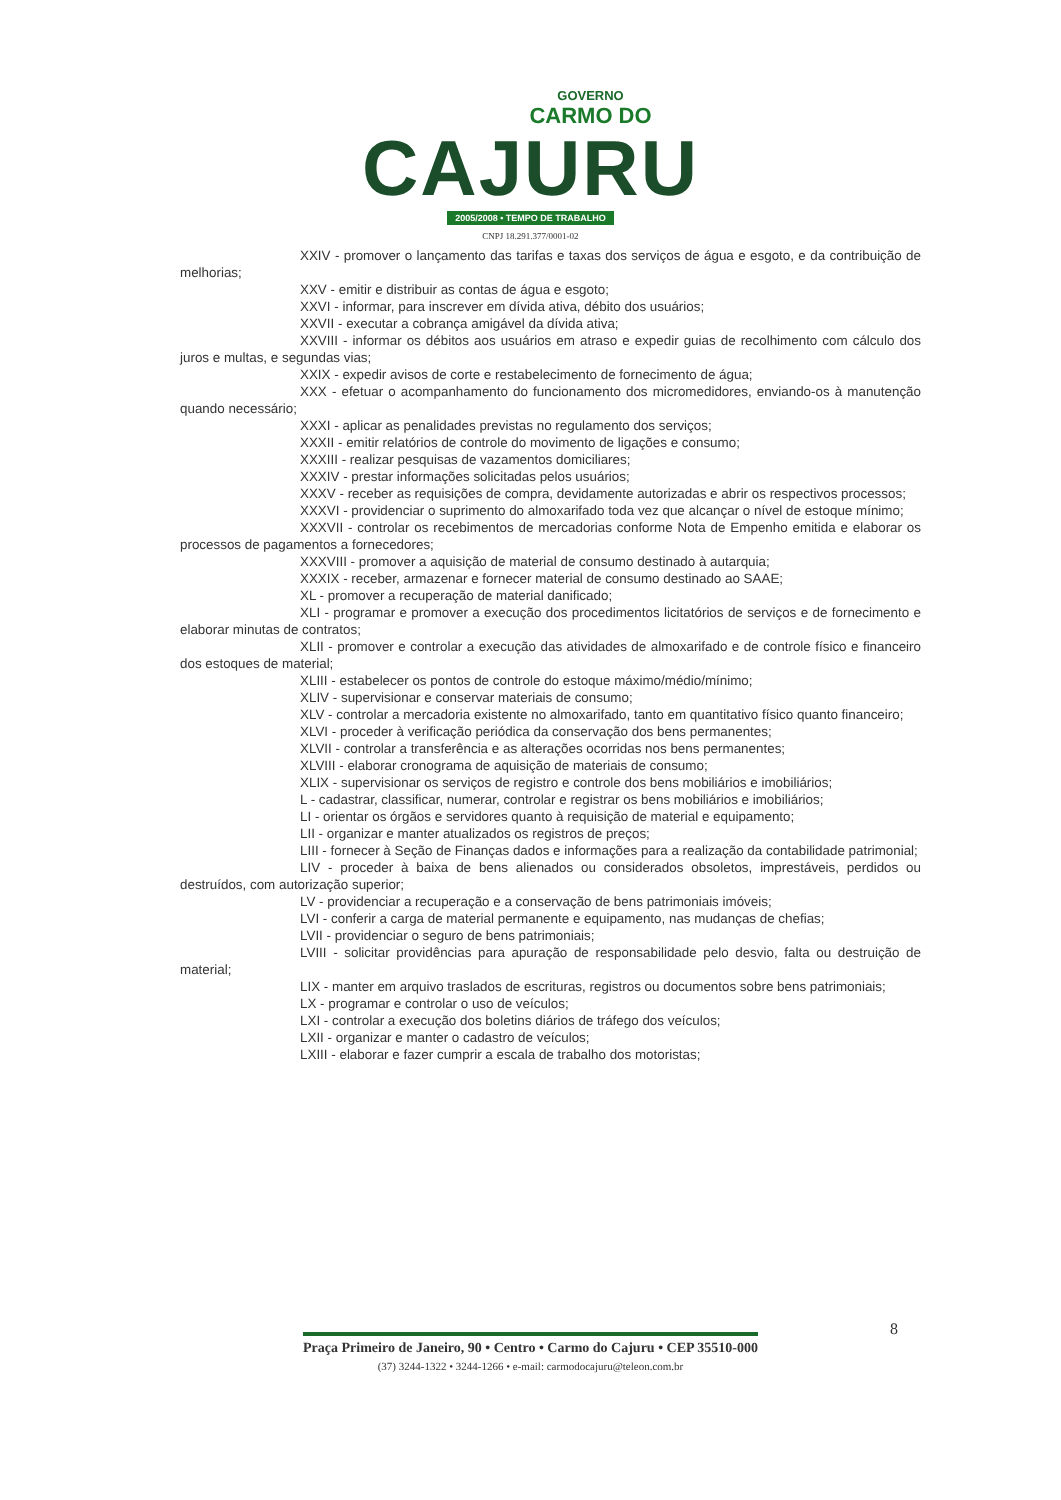GOVERNO
CARMO DO
CAJURU
2005/2008 • TEMPO DE TRABALHO
CNPJ 18.291.377/0001-02
XXIV - promover o lançamento das tarifas e taxas dos serviços de água e esgoto, e da contribuição de melhorias;
XXV - emitir e distribuir as contas de água e esgoto;
XXVI - informar, para inscrever em dívida ativa, débito dos usuários;
XXVII - executar a cobrança amigável da dívida ativa;
XXVIII - informar os débitos aos usuários em atraso e expedir guias de recolhimento com cálculo dos juros e multas, e segundas vias;
XXIX - expedir avisos de corte e restabelecimento de fornecimento de água;
XXX - efetuar o acompanhamento do funcionamento dos micromedidores, enviando-os à manutenção quando necessário;
XXXI - aplicar as penalidades previstas no regulamento dos serviços;
XXXII - emitir relatórios de controle do movimento de ligações e consumo;
XXXIII - realizar pesquisas de vazamentos domiciliares;
XXXIV - prestar informações solicitadas pelos usuários;
XXXV - receber as requisições de compra, devidamente autorizadas e abrir os respectivos processos;
XXXVI - providenciar o suprimento do almoxarifado toda vez que alcançar o nível de estoque mínimo;
XXXVII - controlar os recebimentos de mercadorias conforme Nota de Empenho emitida e elaborar os processos de pagamentos a fornecedores;
XXXVIII - promover a aquisição de material de consumo destinado à autarquia;
XXXIX - receber, armazenar e fornecer material de consumo destinado ao SAAE;
XL - promover a recuperação de material danificado;
XLI - programar e promover a execução dos procedimentos licitatórios de serviços e de fornecimento e elaborar minutas de contratos;
XLII - promover e controlar a execução das atividades de almoxarifado e de controle físico e financeiro dos estoques de material;
XLIII - estabelecer os pontos de controle do estoque máximo/médio/mínimo;
XLIV - supervisionar e conservar materiais de consumo;
XLV - controlar a mercadoria existente no almoxarifado, tanto em quantitativo físico quanto financeiro;
XLVI - proceder à verificação periódica da conservação dos bens permanentes;
XLVII - controlar a transferência e as alterações ocorridas nos bens permanentes;
XLVIII - elaborar cronograma de aquisição de materiais de consumo;
XLIX - supervisionar os serviços de registro e controle dos bens mobiliários e imobiliários;
L - cadastrar, classificar, numerar, controlar e registrar os bens mobiliários e imobiliários;
LI - orientar os órgãos e servidores quanto à requisição de material e equipamento;
LII - organizar e manter atualizados os registros de preços;
LIII - fornecer à Seção de Finanças dados e informações para a realização da contabilidade patrimonial;
LIV - proceder à baixa de bens alienados ou considerados obsoletos, imprestáveis, perdidos ou destruídos, com autorização superior;
LV - providenciar a recuperação e a conservação de bens patrimoniais imóveis;
LVI - conferir a carga de material permanente e equipamento, nas mudanças de chefias;
LVII - providenciar o seguro de bens patrimoniais;
LVIII - solicitar providências para apuração de responsabilidade pelo desvio, falta ou destruição de material;
LIX - manter em arquivo traslados de escrituras, registros ou documentos sobre bens patrimoniais;
LX - programar e controlar o uso de veículos;
LXI - controlar a execução dos boletins diários de tráfego dos veículos;
LXII - organizar e manter o cadastro de veículos;
LXIII - elaborar e fazer cumprir a escala de trabalho dos motoristas;
8
Praça Primeiro de Janeiro, 90 • Centro • Carmo do Cajuru • CEP 35510-000
(37) 3244-1322 • 3244-1266 • e-mail: carmodocajuru@teleon.com.br